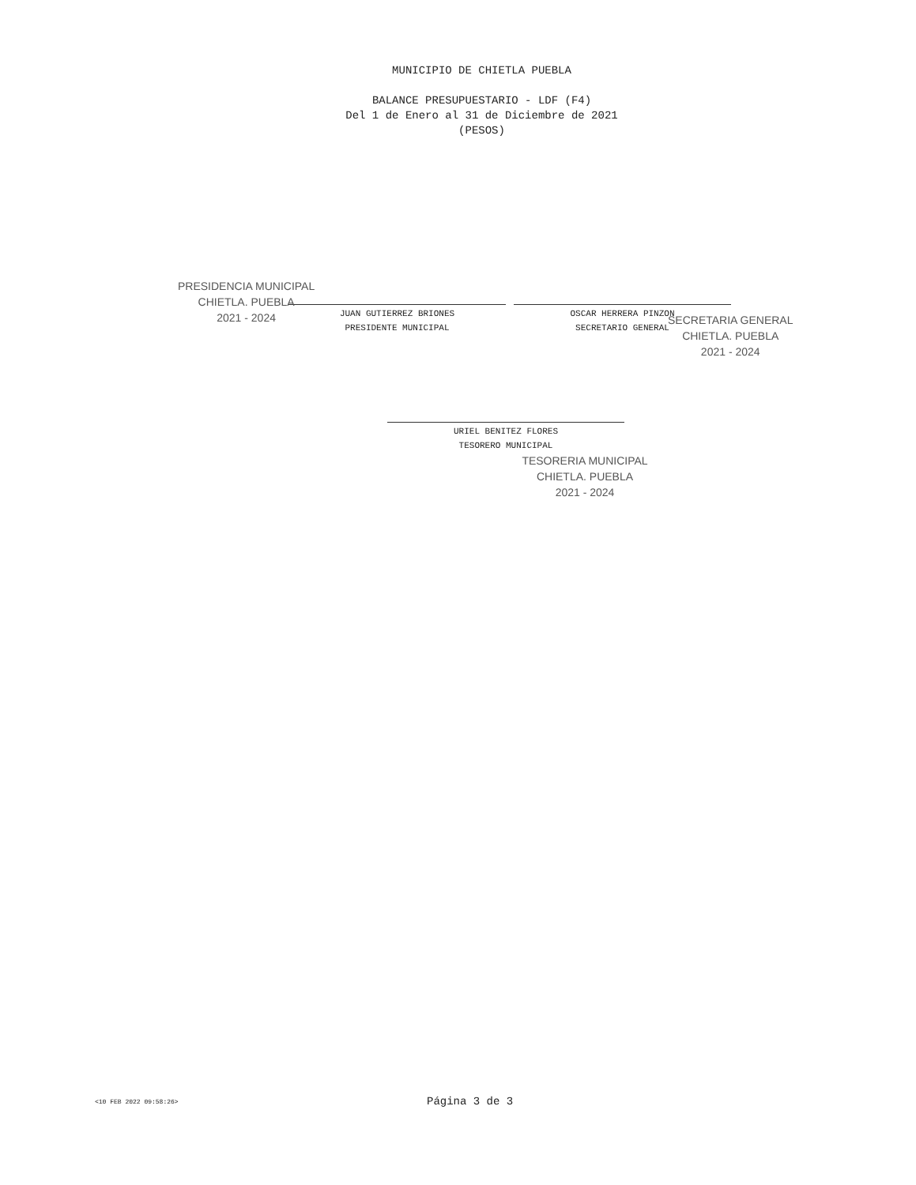MUNICIPIO DE CHIETLA PUEBLA
BALANCE PRESUPUESTARIO - LDF (F4)
Del 1 de Enero al 31 de Diciembre de 2021
(PESOS)
PRESIDENCIA MUNICIPAL
CHIETLA. PUEBLA
2021 - 2024
SECRETARIA GENERAL
CHIETLA. PUEBLA
2021 - 2024
JUAN GUTIERREZ BRIONES
PRESIDENTE MUNICIPAL
OSCAR HERRERA PINZON
SECRETARIO GENERAL
URIEL BENITEZ FLORES
TESORERO MUNICIPAL
TESORERIA MUNICIPAL
CHIETLA. PUEBLA
2021 - 2024
<10 FEB 2022 09:58:26> Página 3 de 3